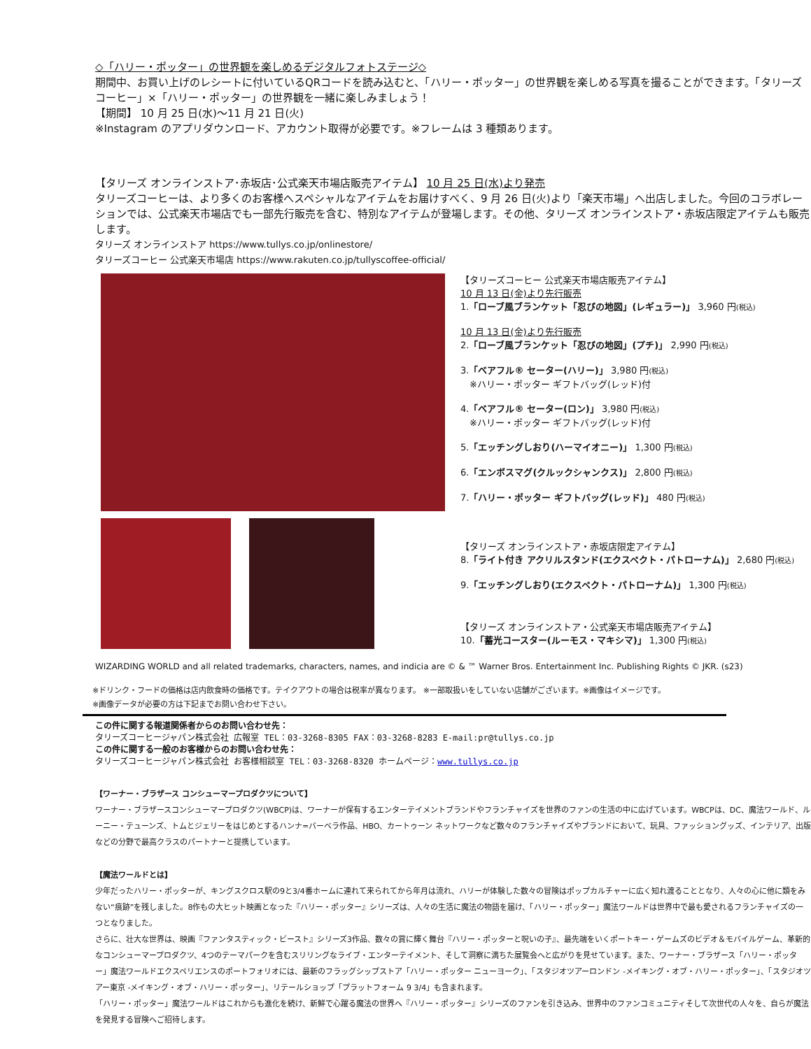◇「ハリー・ポッター」の世界観を楽しめるデジタルフォトステージ◇
期間中、お買い上げのレシートに付いているQRコードを読み込むと、「ハリー・ポッター」の世界観を楽しめる写真を撮ることができます。「タリーズコーヒー」×「ハリー・ポッター」の世界観を一緒に楽しみましょう！
【期間】 10 月 25 日(水)～11 月 21 日(火)
※Instagram のアプリダウンロード、アカウント取得が必要です。※フレームは 3 種類あります。
【タリーズ オンラインストア･赤坂店･公式楽天市場店販売アイテム】 10 月 25 日(水)より発売
タリーズコーヒーは、より多くのお客様へスペシャルなアイテムをお届けすべく、9 月 26 日(火)より「楽天市場」へ出店しました。今回のコラボレーションでは、公式楽天市場店でも一部先行販売を含む、特別なアイテムが登場します。その他、タリーズ オンラインストア・赤坂店限定アイテムも販売します。
タリーズ オンラインストア https://www.tullys.co.jp/onlinestore/
タリーズコーヒー 公式楽天市場店 https://www.rakuten.co.jp/tullyscoffee-official/
【タリーズコーヒー 公式楽天市場店販売アイテム】
10 月 13 日(金)より先行販売
1.「ローブ風ブランケット「忍びの地図」(レギュラー)」 3,960 円(税込)
10 月 13 日(金)より先行販売
2.「ローブ風ブランケット「忍びの地図」(プチ)」 2,990 円(税込)
3.「ベアフル® セーター(ハリー)」 3,980 円(税込)
　※ハリー・ポッター ギフトバッグ(レッド)付
4.「ベアフル® セーター(ロン)」 3,980 円(税込)
　※ハリー・ポッター ギフトバッグ(レッド)付
5.「エッチングしおり(ハーマイオニー)」 1,300 円(税込)
6.「エンボスマグ(クルックシャンクス)」 2,800 円(税込)
7.「ハリー・ポッター ギフトバッグ(レッド)」 480 円(税込)
【タリーズ オンラインストア・赤坂店限定アイテム】
8.「ライト付き アクリルスタンド(エクスペクト・パトローナム)」 2,680 円(税込)
9.「エッチングしおり(エクスペクト・パトローナム)」 1,300 円(税込)
【タリーズ オンラインストア・公式楽天市場店販売アイテム】
10.「蓄光コースター(ルーモス・マキシマ)」 1,300 円(税込)
WIZARDING WORLD and all related trademarks, characters, names, and indicia are © & ™ Warner Bros. Entertainment Inc. Publishing Rights © JKR. (s23)
※ドリンク・フードの価格は店内飲食時の価格です。テイクアウトの場合は税率が異なります。 ※一部取扱いをしていない店舗がございます。※画像はイメージです。
※画像データが必要の方は下記までお問い合わせ下さい。
この件に関する報道関係者からのお問い合わせ先：
タリーズコーヒージャパン株式会社 広報室 TEL：03-3268-8305 FAX：03-3268-8283 E-mail:pr@tullys.co.jp
この件に関する一般のお客様からのお問い合わせ先：
タリーズコーヒージャパン株式会社 お客様相談室 TEL：03-3268-8320 ホームページ：www.tullys.co.jp
【ワーナー・ブラザース コンシューマープロダクツについて】
ワーナー・ブラザースコンシューマープロダクツ(WBCP)は、ワーナーが保有するエンターテイメントブランドやフランチャイズを世界のファンの生活の中に広げています。WBCPは、DC、魔法ワールド、ルーニー・テューンズ、トムとジェリーをはじめとするハンナ=バーベラ作品、HBO、カートゥーン ネットワークなど数々のフランチャイズやブランドにおいて、玩具、ファッショングッズ、インテリア、出版などの分野で最高クラスのパートナーと提携しています。
【魔法ワールドとは】
少年だったハリー・ポッターが、キングスクロス駅の9と3/4番ホームに連れて来られてから年月は流れ、ハリーが体験した数々の冒険はポップカルチャーに広く知れ渡ることとなり、人々の心に他に類をみない“痕跡”を残しました。8作もの大ヒット映画となった『ハリー・ポッター』シリーズは、人々の生活に魔法の物語を届け、「ハリー・ポッター」魔法ワールドは世界中で最も愛されるフランチャイズの一つとなりました。
さらに、壮大な世界は、映画『ファンタスティック・ビースト』シリーズ3作品、数々の賞に輝く舞台『ハリー・ポッターと呪いの子』、最先端をいくポートキー・ゲームズのビデオ＆モバイルゲーム、革新的なコンシューマープロダクツ、4つのテーマパークを含むスリリングなライブ・エンターテイメント、そして洞察に満ちた展覧会へと広がりを見せています。また、ワーナー・ブラザース「ハリー・ポッター」魔法ワールドエクスペリエンスのポートフォリオには、最新のフラッグシップストア「ハリー・ポッター ニューヨーク」、「スタジオツアーロンドン -メイキング・オブ・ハリー・ポッター」、「スタジオツアー東京 -メイキング・オブ・ハリー・ポッター」、リテールショップ「プラットフォーム 9 3/4」も含まれます。
「ハリー・ポッター」魔法ワールドはこれからも進化を続け、新鮮で心躍る魔法の世界へ『ハリー・ポッター』シリーズのファンを引き込み、世界中のファンコミュニティそして次世代の人々を、自らが魔法を発見する冒険へご招待します。